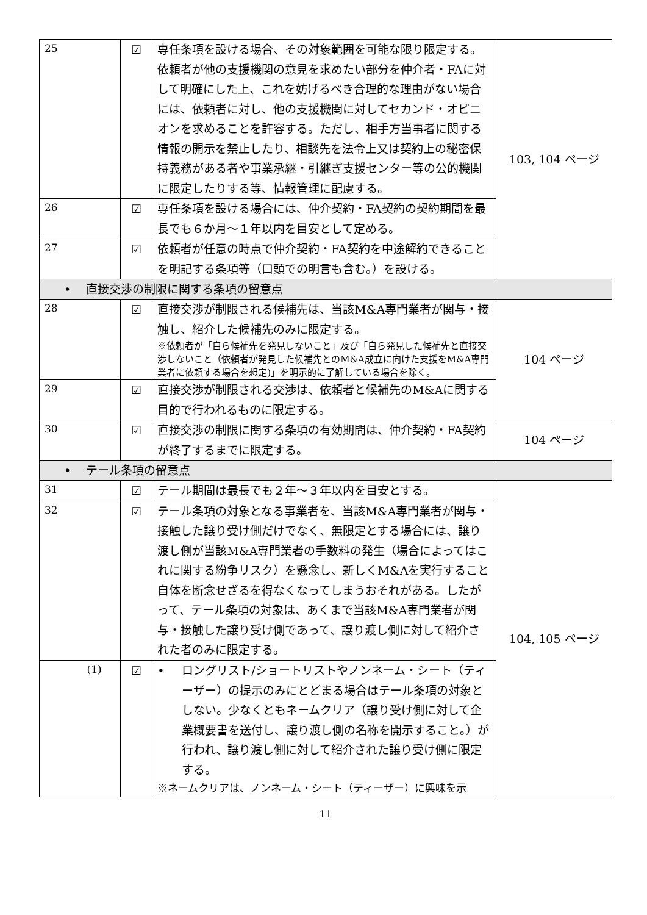| 25 | ☑ | 専任条項を設ける場合、その対象範囲を可能な限り限定する。依頼者が他の支援機関の意見を求めたい部分を仲介者・FAに対して明確にした上、これを妨げるべき合理的な理由がない場合には、依頼者に対し、他の支援機関に対してセカンド・オピニオンを求めることを許容する。ただし、相手方当事者に関する情報の開示を禁止したり、相談先を法令上又は契約上の秘密保持義務がある者や事業承継・引継ぎ支援センター等の公的機関に限定したりする等、情報管理に配慮する。 | 103, 104 ページ |
| 26 | ☑ | 専任条項を設ける場合には、仲介契約・FA契約の契約期間を最長でも６か月～１年以内を目安として定める。 | |
| 27 | ☑ | 依頼者が任意の時点で仲介契約・FA契約を中途解約できることを明記する条項等（口頭での明言も含む。）を設ける。 | |
| • 直接交渉の制限に関する条項の留意点 | | | |
| 28 | ☑ | 直接交渉が制限される候補先は、当該M&A専門業者が関与・接触し、紹介した候補先のみに限定する。 ※依頼者が「自ら候補先を発見しないこと」及び「自ら発見した候補先と直接交渉しないこと（依頼者が発見した候補先とのM&A成立に向けた支援をM&A専門業者に依頼する場合を想定)」を明示的に了解している場合を除く。 | 104 ページ |
| 29 | ☑ | 直接交渉が制限される交渉は、依頼者と候補先のM&Aに関する目的で行われるものに限定する。 | |
| 30 | ☑ | 直接交渉の制限に関する条項の有効期間は、仲介契約・FA契約が終了するまでに限定する。 | 104 ページ |
| • テール条項の留意点 | | | |
| 31 | ☑ | テール期間は最長でも２年～３年以内を目安とする。 | 104, 105 ページ |
| 32 | ☑ | テール条項の対象となる事業者を、当該M&A専門業者が関与・接触した譲り受け側だけでなく、無限定とする場合には、譲り渡し側が当該M&A専門業者の手数料の発生（場合によってはこれに関する紛争リスク）を懸念し、新しくM&Aを実行すること自体を断念せざるを得なくなってしまうおそれがある。したがって、テール条項の対象は、あくまで当該M&A専門業者が関与・接触した譲り受け側であって、譲り渡し側に対して紹介された者のみに限定する。 | |
| (1) | ☑ | • ロングリスト/ショートリストやノンネーム・シート（ティーザー）の提示のみにとどまる場合はテール条項の対象としない。少なくともネームクリア（譲り受け側に対して企業概要書を送付し、譲り渡し側の名称を開示すること。）が行われ、譲り渡し側に対して紹介された譲り受け側に限定する。 ※ネームクリアは、ノンネーム・シート（ティーザー）に興味を示 | |
11